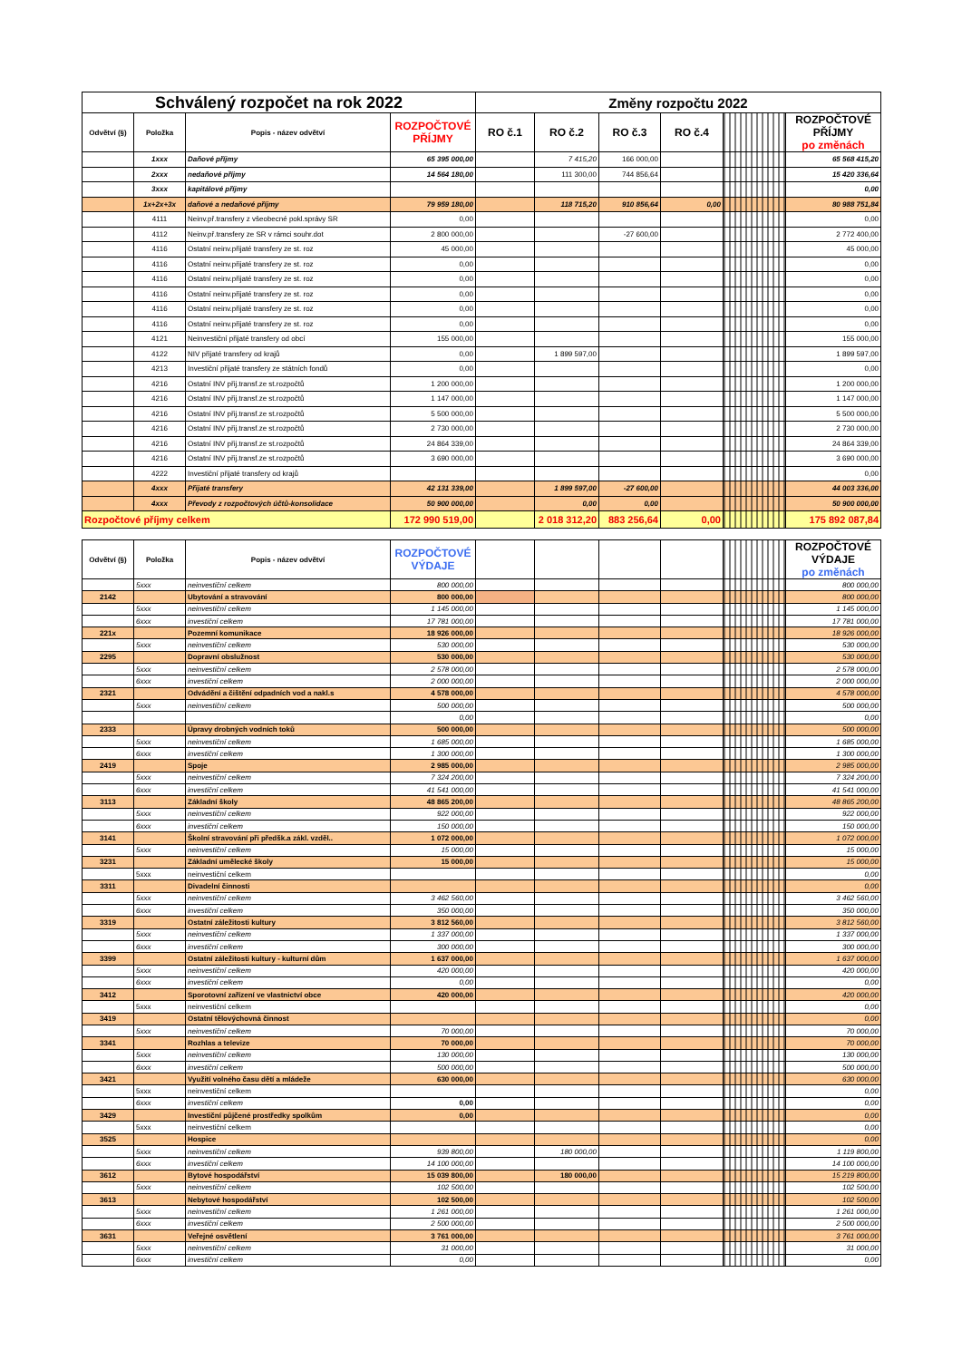| Schválený rozpočet na rok 2022 | | | | Změny rozpočtu 2022 | | | | | |
| --- | --- | --- | --- | --- | --- | --- | --- | --- | --- |
| Odvětví (§) | Položka | Popis - název odvětví | ROZPOČTOVÉ PŘÍJMY | RO č.1 | RO č.2 | RO č.3 | RO č.4 | | ROZPOČTOVÉ PŘÍJMY po změnách |
| | 1xxx | Daňové příjmy | 65 395 000,00 | | 7 415,20 | 166 000,00 | | | 65 568 415,20 |
| | 2xxx | nedaňové příjmy | 14 564 180,00 | | 111 300,00 | 744 856,64 | | | 15 420 336,64 |
| | 3xxx | kapitálové příjmy | | | | | | | 0,00 |
| | 1x+2x+3x | daňové a nedaňové příjmy | 79 959 180,00 | | 118 715,20 | 910 856,64 | 0,00 | | 80 988 751,84 |
| | 4111 | Neinv.př.transfery z všeobecné pokl.správy SR | 0,00 | | | | | | 0,00 |
| | 4112 | Neinv.př.transfery ze SR v rámci souhr.dot | 2 800 000,00 | | | -27 600,00 | | | 2 772 400,00 |
| | 4116 | Ostatní neinv.přijaté transfery ze st. roz | 45 000,00 | | | | | | 45 000,00 |
| | 4116 | Ostatní neinv.přijaté transfery ze st. roz | 0,00 | | | | | | 0,00 |
| | 4116 | Ostatní neinv.přijaté transfery ze st. roz | 0,00 | | | | | | 0,00 |
| | 4116 | Ostatní neinv.přijaté transfery ze st. roz | 0,00 | | | | | | 0,00 |
| | 4116 | Ostatní neinv.přijaté transfery ze st. roz | 0,00 | | | | | | 0,00 |
| | 4116 | Ostatní neinv.přijaté transfery ze st. roz | 0,00 | | | | | | 0,00 |
| | 4121 | Neinvestiční přijaté transfery od obcí | 155 000,00 | | | | | | 155 000,00 |
| | 4122 | NIV přijaté transfery od krajů | 0,00 | | 1 899 597,00 | | | | 1 899 597,00 |
| | 4213 | Investiční přijaté transfery ze státních fondů | 0,00 | | | | | | 0,00 |
| | 4216 | Ostatní INV přij.transf.ze st.rozpočtů | 1 200 000,00 | | | | | | 1 200 000,00 |
| | 4216 | Ostatní INV přij.transf.ze st.rozpočtů | 1 147 000,00 | | | | | | 1 147 000,00 |
| | 4216 | Ostatní INV přij.transf.ze st.rozpočtů | 5 500 000,00 | | | | | | 5 500 000,00 |
| | 4216 | Ostatní INV přij.transf.ze st.rozpočtů | 2 730 000,00 | | | | | | 2 730 000,00 |
| | 4216 | Ostatní INV přij.transf.ze st.rozpočtů | 24 864 339,00 | | | | | | 24 864 339,00 |
| | 4216 | Ostatní INV přij.transf.ze st.rozpočtů | 3 690 000,00 | | | | | | 3 690 000,00 |
| | 4222 | Investiční přijaté transfery od krajů | | | | | | | 0,00 |
| | 4xxx | Přijaté transfery | 42 131 339,00 | | 1 899 597,00 | -27 600,00 | | | 44 003 336,00 |
| | 4xxx | Převody z rozpočtových účtů-konsolidace | 50 900 000,00 | | 0,00 | 0,00 | | | 50 900 000,00 |
| Rozpočtové příjmy celkem | | | 172 990 519,00 | | 2 018 312,20 | 883 256,64 | 0,00 | | 175 892 087,84 |
| Odvětví (§) | Položka | Popis - název odvětví | ROZPOČTOVÉ VÝDAJE | | | | | | ROZPOČTOVÉ VÝDAJE po změnách |
| --- | --- | --- | --- | --- | --- | --- | --- | --- | --- |
| | 5xxx | neinvestiční celkem | 800 000,00 | | | | | | 800 000,00 |
| 2142 | | Ubytování a stravování | 800 000,00 | | | | | | 800 000,00 |
| | 5xxx | neinvestiční celkem | 1 145 000,00 | | | | | | 1 145 000,00 |
| | 6xxx | investiční celkem | 17 781 000,00 | | | | | | 17 781 000,00 |
| 221x | | Pozemní komunikace | 18 926 000,00 | | | | | | 18 926 000,00 |
| | 5xxx | neinvestiční celkem | 530 000,00 | | | | | | 530 000,00 |
| 2295 | | Dopravní obslužnost | 530 000,00 | | | | | | 530 000,00 |
| | 5xxx | neinvestiční celkem | 2 578 000,00 | | | | | | 2 578 000,00 |
| | 6xxx | investiční celkem | 2 000 000,00 | | | | | | 2 000 000,00 |
| 2321 | | Odvádění a čištění odpadních vod a nakl.s | 4 578 000,00 | | | | | | 4 578 000,00 |
| | 5xxx | neinvestiční celkem | 500 000,00 | | | | | | 500 000,00 |
| | | | 0,00 | | | | | | 0,00 |
| 2333 | | Úpravy drobných vodních toků | 500 000,00 | | | | | | 500 000,00 |
| | 5xxx | neinvestiční celkem | 1 685 000,00 | | | | | | 1 685 000,00 |
| | 6xxx | investiční celkem | 1 300 000,00 | | | | | | 1 300 000,00 |
| 2419 | | Spoje | 2 985 000,00 | | | | | | 2 985 000,00 |
| | 5xxx | neinvestiční celkem | 7 324 200,00 | | | | | | 7 324 200,00 |
| | 6xxx | investiční celkem | 41 541 000,00 | | | | | | 41 541 000,00 |
| 3113 | | Základní školy | 48 865 200,00 | | | | | | 48 865 200,00 |
| | 5xxx | neinvestiční celkem | 922 000,00 | | | | | | 922 000,00 |
| | 6xxx | investiční celkem | 150 000,00 | | | | | | 150 000,00 |
| 3141 | | Školní stravování při předšk.a zákl. vzděl.. | 1 072 000,00 | | | | | | 1 072 000,00 |
| | 5xxx | neinvestiční celkem | 15 000,00 | | | | | | 15 000,00 |
| 3231 | | Základní umělecké školy | 15 000,00 | | | | | | 15 000,00 |
| | 5xxx | neinvestiční celkem | | | | | | | 0,00 |
| 3311 | | Divadelní činnosti | | | | | | | 0,00 |
| | 5xxx | neinvestiční celkem | 3 462 560,00 | | | | | | 3 462 560,00 |
| | 6xxx | investiční celkem | 350 000,00 | | | | | | 350 000,00 |
| 3319 | | Ostatní záležitosti kultury | 3 812 560,00 | | | | | | 3 812 560,00 |
| | 5xxx | neinvestiční celkem | 1 337 000,00 | | | | | | 1 337 000,00 |
| | 6xxx | investiční celkem | 300 000,00 | | | | | | 300 000,00 |
| 3399 | | Ostatní záležitosti kultury - kulturní dům | 1 637 000,00 | | | | | | 1 637 000,00 |
| | 5xxx | neinvestiční celkem | 420 000,00 | | | | | | 420 000,00 |
| | 6xxx | investiční celkem | 0,00 | | | | | | 0,00 |
| 3412 | | Sporotovní zařízení ve vlastnictví obce | 420 000,00 | | | | | | 420 000,00 |
| | 5xxx | neinvestiční celkem | | | | | | | 0,00 |
| 3419 | | Ostatní tělovýchovná činnost | | | | | | | 0,00 |
| | 5xxx | neinvestiční celkem | 70 000,00 | | | | | | 70 000,00 |
| 3341 | | Rozhlas a televize | 70 000,00 | | | | | | 70 000,00 |
| | 5xxx | neinvestiční celkem | 130 000,00 | | | | | | 130 000,00 |
| | 6xxx | investiční celkem | 500 000,00 | | | | | | 500 000,00 |
| 3421 | | Využití volného času dětí a mládeže | 630 000,00 | | | | | | 630 000,00 |
| | 5xxx | neinvestiční celkem | | | | | | | 0,00 |
| | 6xxx | investiční celkem | 0,00 | | | | | | 0,00 |
| 3429 | | Investiční půjčené prostředky spolkům | 0,00 | | | | | | 0,00 |
| | 5xxx | neinvestiční celkem | | | | | | | 0,00 |
| 3525 | | Hospice | | | | | | | 0,00 |
| | 5xxx | neinvestiční celkem | 939 800,00 | | 180 000,00 | | | | 1 119 800,00 |
| | 6xxx | investiční celkem | 14 100 000,00 | | | | | | 14 100 000,00 |
| 3612 | | Bytové hospodářství | 15 039 800,00 | | 180 000,00 | | | | 15 219 800,00 |
| | 5xxx | neinvestiční celkem | 102 500,00 | | | | | | 102 500,00 |
| 3613 | | Nebytové hospodářství | 102 500,00 | | | | | | 102 500,00 |
| | 5xxx | neinvestiční celkem | 1 261 000,00 | | | | | | 1 261 000,00 |
| | 6xxx | investiční celkem | 2 500 000,00 | | | | | | 2 500 000,00 |
| 3631 | | Veřejné osvětlení | 3 761 000,00 | | | | | | 3 761 000,00 |
| | 5xxx | neinvestiční celkem | 31 000,00 | | | | | | 31 000,00 |
| | 6xxx | investiční celkem | 0,00 | | | | | | 0,00 |